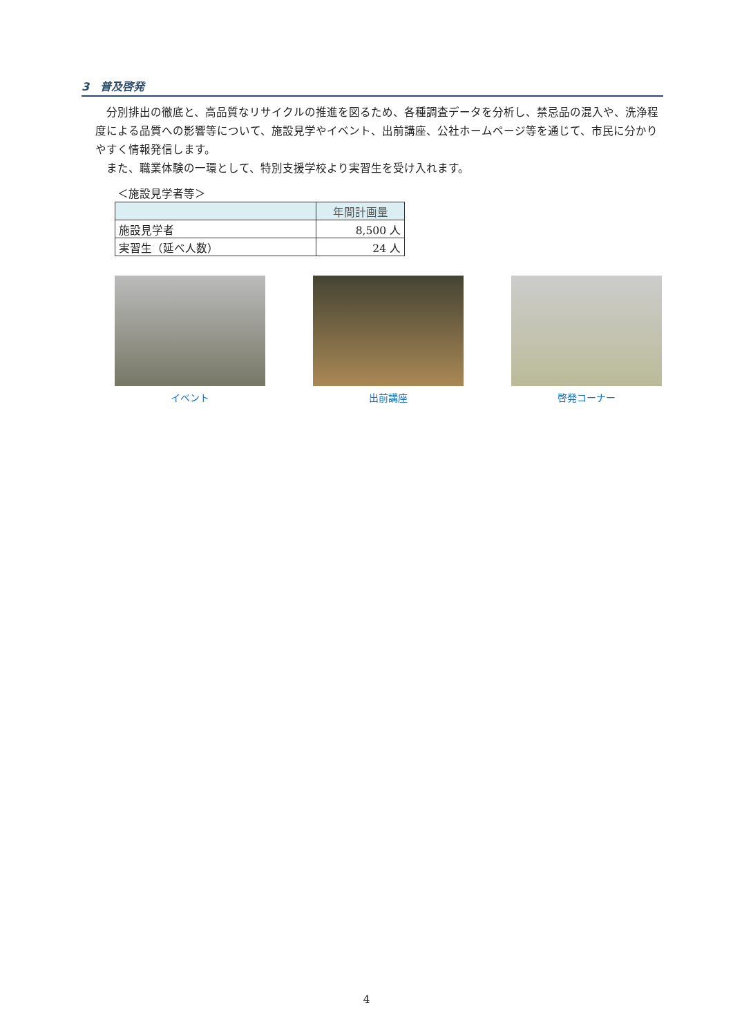3　普及啓発
分別排出の徹底と、高品質なリサイクルの推進を図るため、各種調査データを分析し、禁忌品の混入や、洗浄程度による品質への影響等について、施設見学やイベント、出前講座、公社ホームページ等を通じて、市民に分かりやすく情報発信します。
また、職業体験の一環として、特別支援学校より実習生を受け入れます。
＜施設見学者等＞
| | 年間計画量 |
| --- | --- |
| 施設見学者 | 8,500 人 |
| 実習生（延べ人数） | 24 人 |
イベント 出前講座 啓発コーナー
4